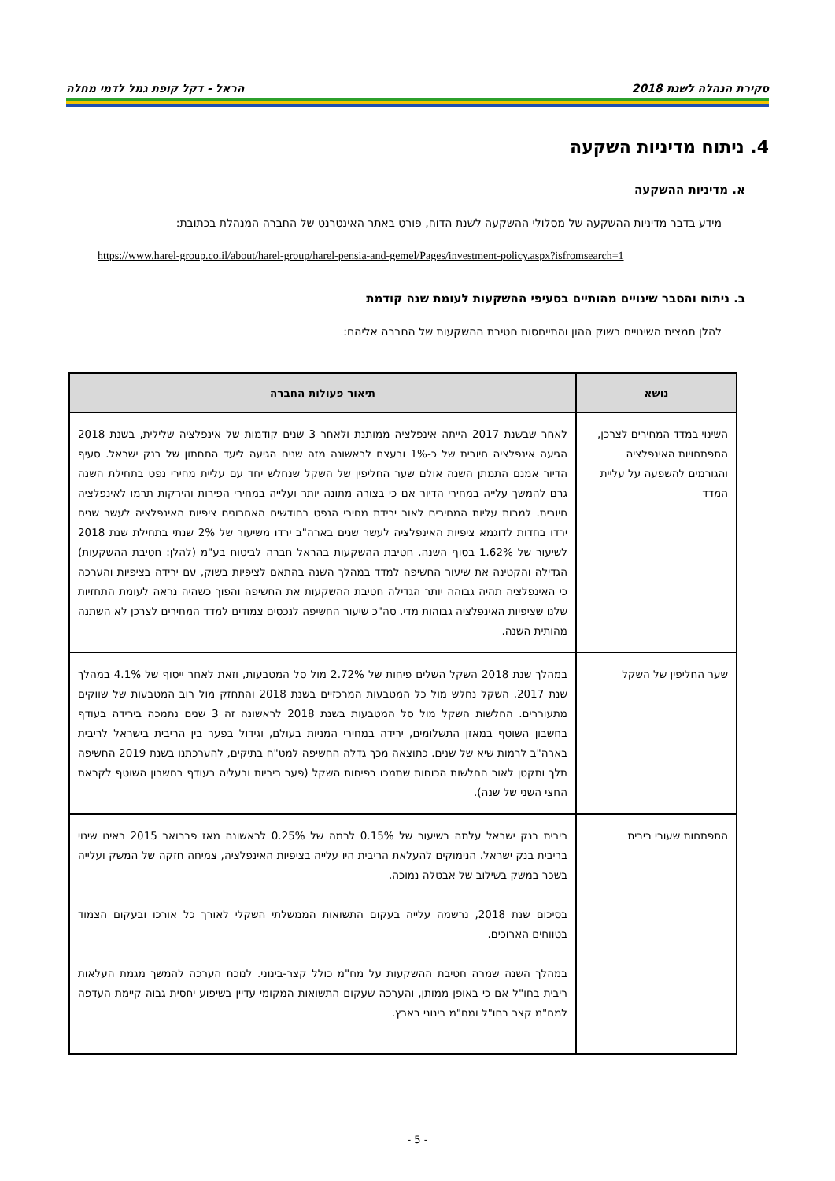סקירת הנהלה לשנת 2018 הראל - דקל קופת גמל לדמי מחלה
4. ניתוח מדיניות השקעה
א. מדיניות ההשקעה
מידע בדבר מדיניות ההשקעה של מסלולי ההשקעה לשנת הדוח, פורט באתר האינטרנט של החברה המנהלת בכתובת:
https://www.harel-group.co.il/about/harel-group/harel-pensia-and-gemel/Pages/investment-policy.aspx?isfromsearch=1
ב. ניתוח והסבר שינויים מהותיים בסעיפי ההשקעות לעומת שנה קודמת
להלן תמצית השינויים בשוק ההון והתייחסות חטיבת ההשקעות של החברה אליהם:
| נושא | תיאור פעולות החברה |
| --- | --- |
| השינוי במדד המחירים לצרכן, התפתחויות האינפלציה והגורמים להשפעה על עליית המדד | לאחר שבשנת 2017 הייתה אינפלציה ממותנת ולאחר 3 שנים קודמות של אינפלציה שלילית, בשנת 2018 הגיעה אינפלציה חיובית של כ-1% ובעצם לראשונה מזה שנים הגיעה ליעד התחתון של בנק ישראל. סעיף הדיור אמנם התמתן השנה אולם שער החליפין של השקל שנחלש יחד עם עליית מחירי נפט בתחילת השנה גרם להמשך עלייה במחירי הדיור אם כי בצורה מתונה יותר ועלייה במחירי הפירות והירקות תרמו לאינפלציה חיובית. למרות עליות המחירים לאור ירידת מחירי הנפט בחודשים האחרונים ציפיות האינפלציה לעשר שנים ירדו בחדות לדוגמא ציפיות האינפלציה לעשר שנים בארה"ב ירדו משיעור של 2% שנתי בתחילת שנת 2018 לשיעור של 1.62% בסוף השנה. חטיבת ההשקעות בהראל חברה לביטוח בע"מ (להלן: חטיבת ההשקעות) הגדילה והקטינה את שיעור החשיפה למדד במהלך השנה בהתאם לציפיות בשוק, עם ירידה בציפיות והערכה כי האינפלציה תהיה גבוהה יותר הגדילה חטיבת ההשקעות את החשיפה והפוך כשהיה נראה לעומת התחזיות שלנו שציפיות האינפלציה גבוהות מדי. סה"כ שיעור החשיפה לנכסים צמודים למדד המחירים לצרכן לא השתנה מהותית השנה. |
| שער החליפין של השקל | במהלך שנת 2018 השקל השלים פיחות של 2.72% מול סל המטבעות, וזאת לאחר ייסוף של 4.1% במהלך שנת 2017. השקל נחלש מול כל המטבעות המרכזיים בשנת 2018 והתחזק מול רוב המטבעות של שווקים מתעוררים. החלשות השקל מול סל המטבעות בשנת 2018 לראשונה זה 3 שנים נתמכה בירידה בעודף בחשבון השוטף במאזן התשלומים, ירידה במחירי המניות בעולם, וגידול בפער בין הריבית בישראל לריבית בארה"ב לרמות שיא של שנים. כתוצאה מכך גדלה החשיפה למט"ח בתיקים, להערכתנו בשנת 2019 החשיפה תלך ותקטן לאור החלשות הכוחות שתמכו בפיחות השקל (פער ריביות ובעליה בעודף בחשבון השוטף לקראת החצי השני של שנה). |
| התפתחות שעורי ריבית | ריבית בנק ישראל עלתה בשיעור של 0.15% לרמה של 0.25% לראשונה מאז פברואר 2015 ראינו שינוי בריבית בנק ישראל. הנימוקים להעלאת הריבית היו עלייה בציפיות האינפלציה, צמיחה חזקה של המשק ועלייה בשכר במשק בשילוב של אבטלה נמוכה. בסיכום שנת 2018, נרשמה עלייה בעקום התשואות הממשלתי השקלי לאורך כל אורכו ובעקום הצמוד בטווחים הארוכים. במהלך השנה שמרה חטיבת ההשקעות על מח"מ כולל קצר-בינוני. לנוכח הערכה להמשך מגמת העלאות ריבית בחו"ל אם כי באופן ממותן, והערכה שעקום התשואות המקומי עדיין בשיפוע יחסית גבוה קיימת העדפה למח"מ קצר בחו"ל ומח"מ בינוני בארץ. |
- 5 -